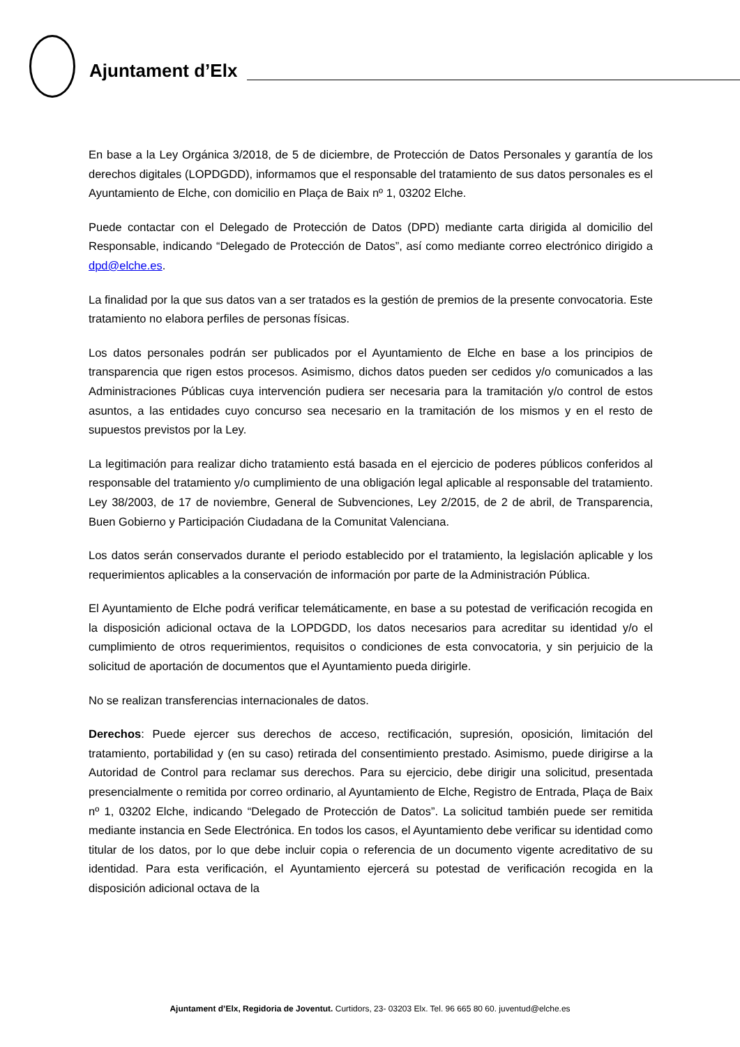Ajuntament d’Elx
En base a la Ley Orgánica 3/2018, de 5 de diciembre, de Protección de Datos Personales y garantía de los derechos digitales (LOPDGDD), informamos que el responsable del tratamiento de sus datos personales es el Ayuntamiento de Elche, con domicilio en Plaça de Baix nº 1, 03202 Elche.
Puede contactar con el Delegado de Protección de Datos (DPD) mediante carta dirigida al domicilio del Responsable, indicando “Delegado de Protección de Datos”, así como mediante correo electrónico dirigido a dpd@elche.es.
La finalidad por la que sus datos van a ser tratados es la gestión de premios de la presente convocatoria. Este tratamiento no elabora perfiles de personas físicas.
Los datos personales podrán ser publicados por el Ayuntamiento de Elche en base a los principios de transparencia que rigen estos procesos. Asimismo, dichos datos pueden ser cedidos y/o comunicados a las Administraciones Públicas cuya intervención pudiera ser necesaria para la tramitación y/o control de estos asuntos, a las entidades cuyo concurso sea necesario en la tramitación de los mismos y en el resto de supuestos previstos por la Ley.
La legitimación para realizar dicho tratamiento está basada en el ejercicio de poderes públicos conferidos al responsable del tratamiento y/o cumplimiento de una obligación legal aplicable al responsable del tratamiento. Ley 38/2003, de 17 de noviembre, General de Subvenciones, Ley 2/2015, de 2 de abril, de Transparencia, Buen Gobierno y Participación Ciudadana de la Comunitat Valenciana.
Los datos serán conservados durante el periodo establecido por el tratamiento, la legislación aplicable y los requerimientos aplicables a la conservación de información por parte de la Administración Pública.
El Ayuntamiento de Elche podrá verificar telemáticamente, en base a su potestad de verificación recogida en la disposición adicional octava de la LOPDGDD, los datos necesarios para acreditar su identidad y/o el cumplimiento de otros requerimientos, requisitos o condiciones de esta convocatoria, y sin perjuicio de la solicitud de aportación de documentos que el Ayuntamiento pueda dirigirle.
No se realizan transferencias internacionales de datos.
Derechos: Puede ejercer sus derechos de acceso, rectificación, supresión, oposición, limitación del tratamiento, portabilidad y (en su caso) retirada del consentimiento prestado. Asimismo, puede dirigirse a la Autoridad de Control para reclamar sus derechos. Para su ejercicio, debe dirigir una solicitud, presentada presencialmente o remitida por correo ordinario, al Ayuntamiento de Elche, Registro de Entrada, Plaça de Baix nº 1, 03202 Elche, indicando “Delegado de Protección de Datos”. La solicitud también puede ser remitida mediante instancia en Sede Electrónica. En todos los casos, el Ayuntamiento debe verificar su identidad como titular de los datos, por lo que debe incluir copia o referencia de un documento vigente acreditativo de su identidad. Para esta verificación, el Ayuntamiento ejercerá su potestad de verificación recogida en la disposición adicional octava de la
Ajuntament d’Elx, Regidoria de Joventut. Curtidors, 23- 03203 Elx. Tel. 96 665 80 60. juventud@elche.es